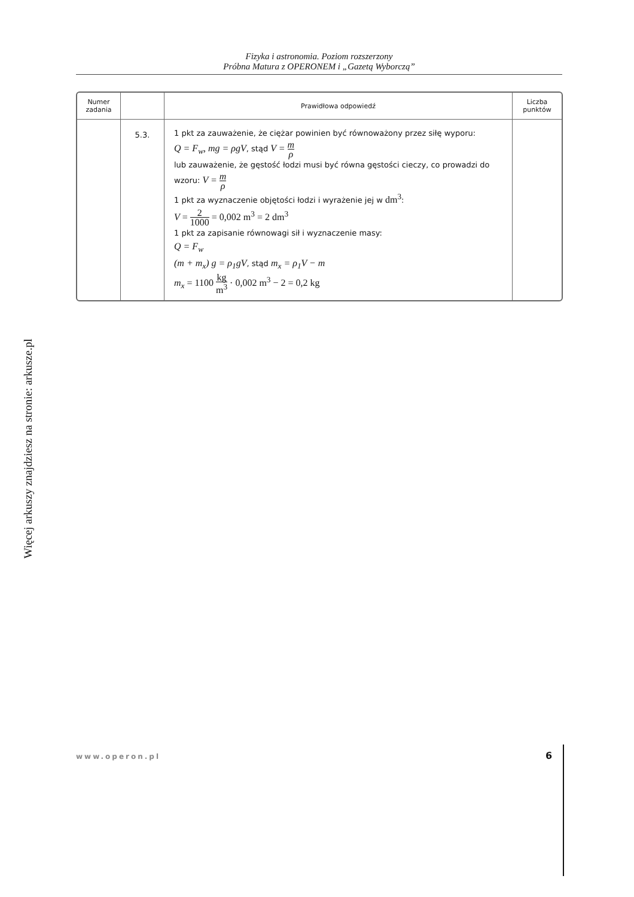Fizyka i astronomia. Poziom rozszerzony
Próbna Matura z OPERONEM i „Gazetą Wyborczą”
| Numer zadania | | Prawidłowa odpowiedź | Liczba punktów |
| --- | --- | --- | --- |
| | 5.3. | 1 pkt za zauważenie, że ciężar powinien być równoważony przez siłę wyporu: Q = F<sub>w</sub>, mg = ρgV , stąd V = m ρ lub zauważenie, że gęstość łodzi musi być równa gęstości cieczy, co prowadzi do wzoru: V = m ρ 1 pkt za wyznaczenie objętości łodzi i wyrażenie jej w dm<sup>3</sup> : V = 2 1000 = 0,002 m<sup>3</sup> = 2 dm<sup>3</sup> 1 pkt za zapisanie równowagi sił i wyznaczenie masy: Q = F<sub>w</sub> (m + m<sub>x</sub>) g = ρ<sub>1</sub>gV , stąd m<sub>x</sub> = ρ<sub>1</sub>V − m m<sub>x</sub> = 1100 kg m<sup>3</sup> · 0,002 m<sup>3</sup> − 2 = 0,2 kg | |
Więcej arkuszy znajdziesz na stronie: arkusze.pl
www.operon.pl 6